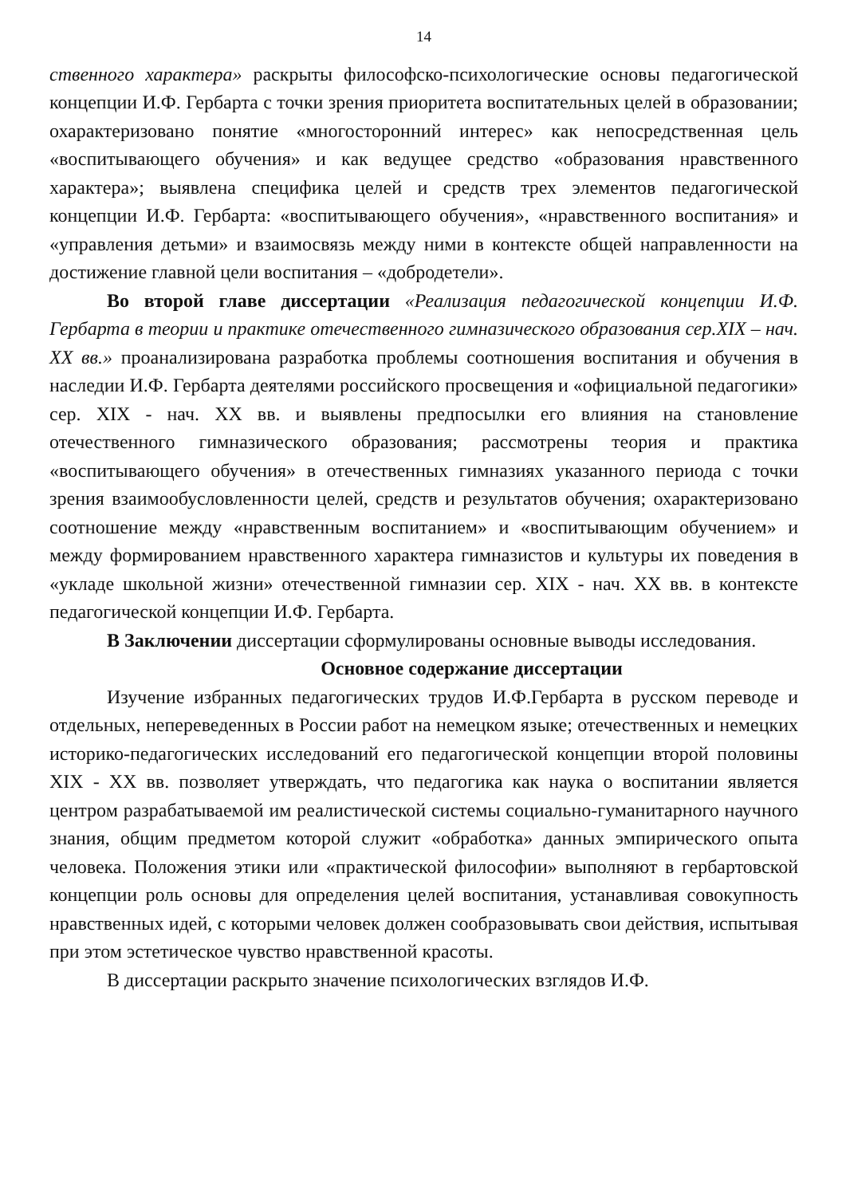14
ственного характера» раскрыты философско-психологические основы педагогической концепции И.Ф. Гербарта с точки зрения приоритета воспитательных целей в образовании; охарактеризовано понятие «многосторонний интерес» как непосредственная цель «воспитывающего обучения» и как ведущее средство «образования нравственного характера»; выявлена специфика целей и средств трех элементов педагогической концепции И.Ф. Гербарта: «воспитывающего обучения», «нравственного воспитания» и «управления детьми» и взаимосвязь между ними в контексте общей направленности на достижение главной цели воспитания – «добродетели».
Во второй главе диссертации «Реализация педагогической концепции И.Ф. Гербарта в теории и практике отечественного гимназического образования сер.XIX – нач. XX вв.» проанализирована разработка проблемы соотношения воспитания и обучения в наследии И.Ф. Гербарта деятелями российского просвещения и «официальной педагогики» сер. XIX - нач. XX вв. и выявлены предпосылки его влияния на становление отечественного гимназического образования; рассмотрены теория и практика «воспитывающего обучения» в отечественных гимназиях указанного периода с точки зрения взаимообусловленности целей, средств и результатов обучения; охарактеризовано соотношение между «нравственным воспитанием» и «воспитывающим обучением» и между формированием нравственного характера гимназистов и культуры их поведения в «укладе школьной жизни» отечественной гимназии сер. XIX - нач. XX вв. в контексте педагогической концепции И.Ф. Гербарта.
В Заключении диссертации сформулированы основные выводы исследования.
Основное содержание диссертации
Изучение избранных педагогических трудов И.Ф.Гербарта в русском переводе и отдельных, непереведенных в России работ на немецком языке; отечественных и немецких историко-педагогических исследований его педагогической концепции второй половины XIX - XX вв. позволяет утверждать, что педагогика как наука о воспитании является центром разрабатываемой им реалистической системы социально-гуманитарного научного знания, общим предметом которой служит «обработка» данных эмпирического опыта человека. Положения этики или «практической философии» выполняют в гербартовской концепции роль основы для определения целей воспитания, устанавливая совокупность нравственных идей, с которыми человек должен сообразовывать свои действия, испытывая при этом эстетическое чувство нравственной красоты.
В диссертации раскрыто значение психологических взглядов И.Ф.